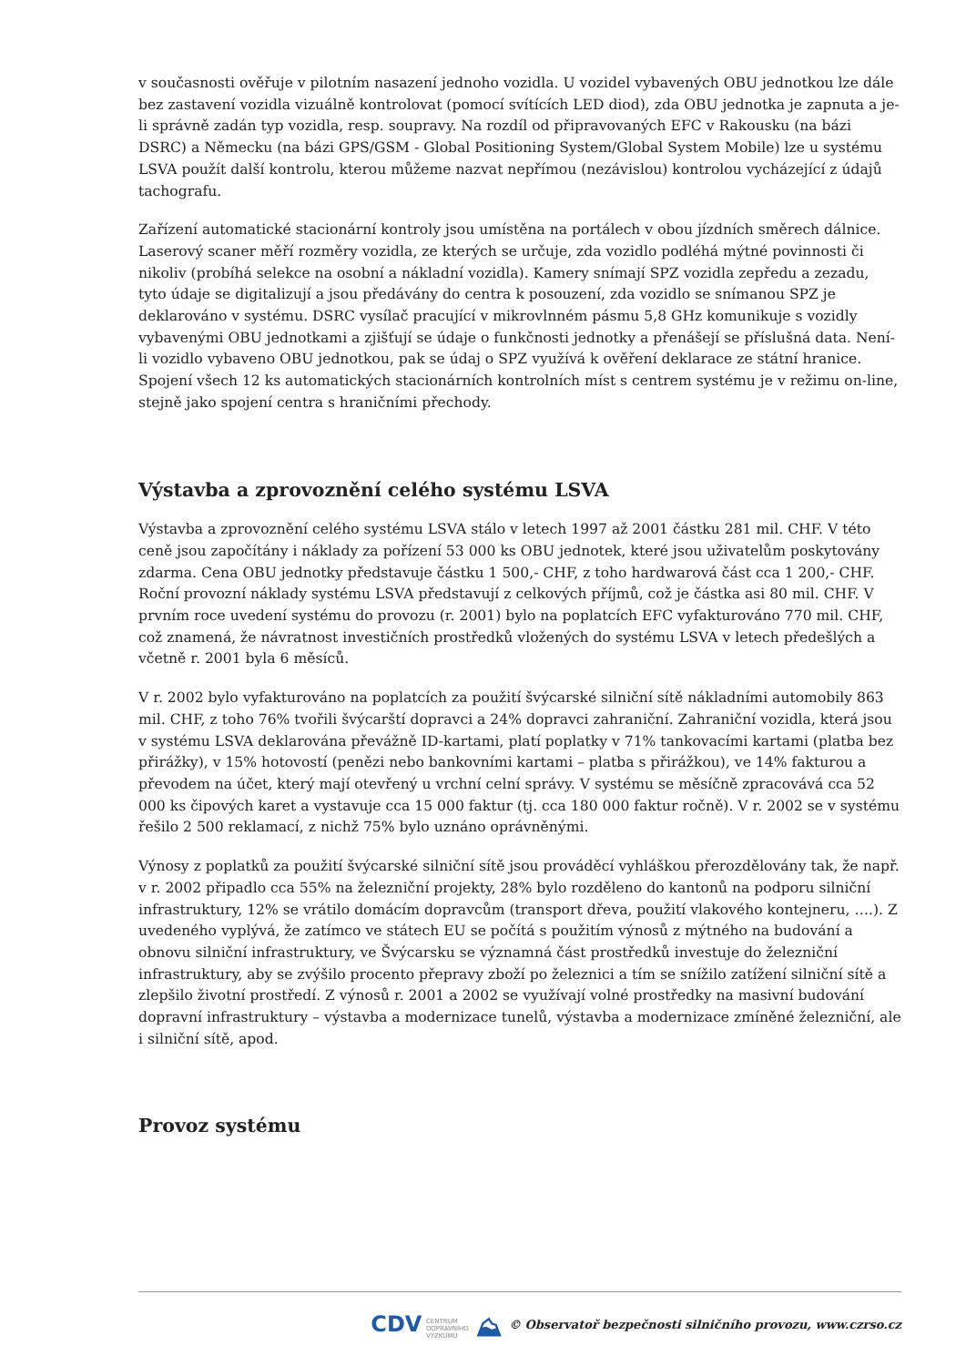v současnosti ověřuje v pilotním nasazení jednoho vozidla. U vozidel vybavených OBU jednotkou lze dále bez zastavení vozidla vizuálně kontrolovat (pomocí svítících LED diod), zda OBU jednotka je zapnuta a je-li správně zadán typ vozidla, resp. soupravy. Na rozdíl od připravovaných EFC v Rakousku (na bázi DSRC) a Německu (na bázi GPS/GSM - Global Positioning System/Global System Mobile) lze u systému LSVA použít další kontrolu, kterou můžeme nazvat nepřímou (nezávislou) kontrolou vycházející z údajů tachografu.
Zařízení automatické stacionární kontroly jsou umístěna na portálech v obou jízdních směrech dálnice. Laserový scaner měří rozměry vozidla, ze kterých se určuje, zda vozidlo podléhá mýtné povinnosti či nikoliv (probíhá selekce na osobní a nákladní vozidla). Kamery snímají SPZ vozidla zepředu a zezadu, tyto údaje se digitalizují a jsou předávány do centra k posouzení, zda vozidlo se snímanou SPZ je deklarováno v systému. DSRC vysílač pracující v mikrovlnném pásmu 5,8 GHz komunikuje s vozidly vybavenými OBU jednotkami a zjišťují se údaje o funkčnosti jednotky a přenášejí se příslušná data. Není-li vozidlo vybaveno OBU jednotkou, pak se údaj o SPZ využívá k ověření deklarace ze státní hranice. Spojení všech 12 ks automatických stacionárních kontrolních míst s centrem systému je v režimu on-line, stejně jako spojení centra s hraničními přechody.
Výstavba a zprovoznění celého systému LSVA
Výstavba a zprovoznění celého systému LSVA stálo v letech 1997 až 2001 částku 281 mil. CHF. V této ceně jsou započítány i náklady za pořízení 53 000 ks OBU jednotek, které jsou uživatelům poskytovány zdarma. Cena OBU jednotky představuje částku 1 500,- CHF, z toho hardwarová část cca 1 200,- CHF. Roční provozní náklady systému LSVA představují z celkových příjmů, což je částka asi 80 mil. CHF. V prvním roce uvedení systému do provozu (r. 2001) bylo na poplatcích EFC vyfakturováno 770 mil. CHF, což znamená, že návratnost investičních prostředků vložených do systému LSVA v letech předešlých a včetně r. 2001 byla 6 měsíců.
V r. 2002 bylo vyfakturováno na poplatcích za použití švýcarské silniční sítě nákladními automobily 863 mil. CHF, z toho 76% tvořili švýcarští dopravci a 24% dopravci zahraniční. Zahraniční vozidla, která jsou v systému LSVA deklarována převážně ID-kartami, platí poplatky v 71% tankovacími kartami (platba bez přirážky), v 15% hotovostí (penězi nebo bankovními kartami – platba s přirážkou), ve 14% fakturou a převodem na účet, který mají otevřený u vrchní celní správy. V systému se měsíčně zpracovává cca 52 000 ks čipových karet a vystavuje cca 15 000 faktur (tj. cca 180 000 faktur ročně). V r. 2002 se v systému řešilo 2 500 reklamací, z nichž 75% bylo uznáno oprávněnými.
Výnosy z poplatků za použití švýcarské silniční sítě jsou prováděcí vyhláškou přerozdělovány tak, že např. v r. 2002 připadlo cca 55% na železniční projekty, 28% bylo rozděleno do kantonů na podporu silniční infrastruktury, 12% se vrátilo domácím dopravcům (transport dřeva, použití vlakového kontejneru, ….). Z uvedeného vyplývá, že zatímco ve státech EU se počítá s použitím výnosů z mýtného na budování a obnovu silniční infrastruktury, ve Švýcarsku se významná část prostředků investuje do železniční infrastruktury, aby se zvýšilo procento přepravy zboží po železnici a tím se snížilo zatížení silniční sítě a zlepšilo životní prostředí. Z výnosů r. 2001 a 2002 se využívají volné prostředky na masivní budování dopravní infrastruktury – výstavba a modernizace tunelů, výstavba a modernizace zmíněné železniční, ale i silniční sítě, apod.
Provoz systému
CDV CENTRUM
DOPRAVNÍHO
VÝZKUMU ⛰ © Observatoř bezpečnosti silničního provozu, www.czrso.cz